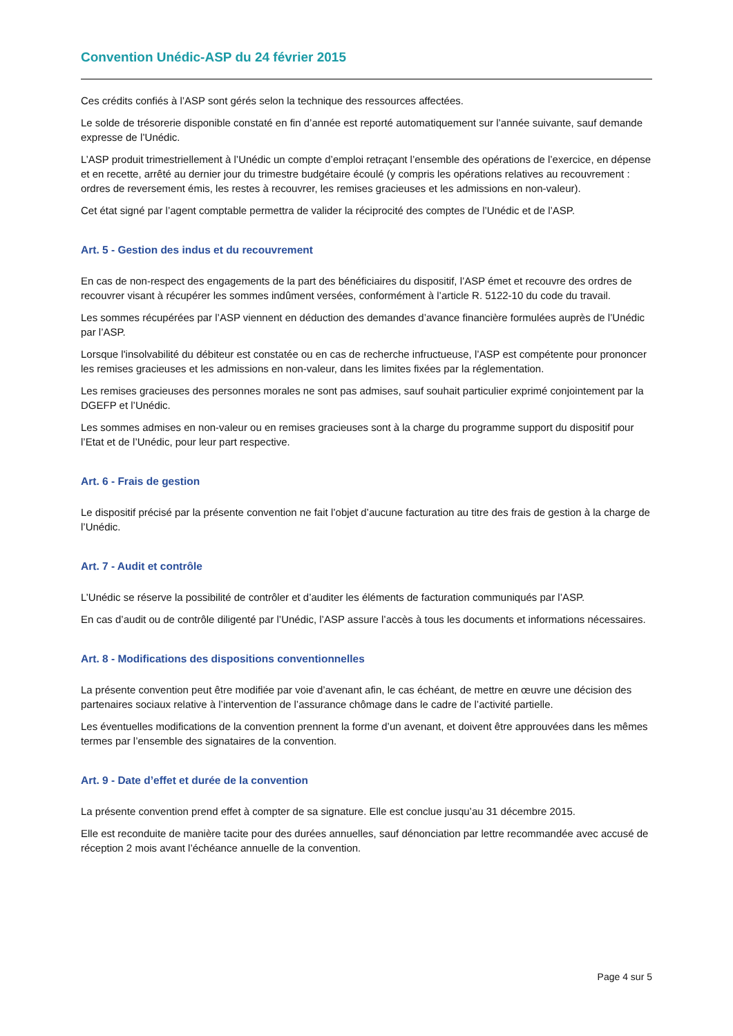Convention Unédic-ASP du 24 février 2015
Ces crédits confiés à l’ASP sont gérés selon la technique des ressources affectées.
Le solde de trésorerie disponible constaté en fin d’année est reporté automatiquement sur l’année suivante, sauf demande expresse de l’Unédic.
L’ASP produit trimestriellement à l’Unédic un compte d’emploi retraçant l’ensemble des opérations de l’exercice, en dépense et en recette, arrêté au dernier jour du trimestre budgétaire écoulé (y compris les opérations relatives au recouvrement : ordres de reversement émis, les restes à recouvrer, les remises gracieuses et les admissions en non-valeur).
Cet état signé par l’agent comptable permettra de valider la réciprocité des comptes de l’Unédic et de l’ASP.
Art. 5 - Gestion des indus et du recouvrement
En cas de non-respect des engagements de la part des bénéficiaires du dispositif, l’ASP émet et recouvre des ordres de recouvrer visant à récupérer les sommes indûment versées, conformément à l’article R. 5122-10 du code du travail.
Les sommes récupérées par l’ASP viennent en déduction des demandes d’avance financière formulées auprès de l’Unédic par l’ASP.
Lorsque l'insolvabilité du débiteur est constatée ou en cas de recherche infructueuse, l’ASP est compétente pour prononcer les remises gracieuses et les admissions en non-valeur, dans les limites fixées par la réglementation.
Les remises gracieuses des personnes morales ne sont pas admises, sauf souhait particulier exprimé conjointement par la DGEFP et l’Unédic.
Les sommes admises en non-valeur ou en remises gracieuses sont à la charge du programme support du dispositif pour l’Etat et de l’Unédic, pour leur part respective.
Art. 6 - Frais de gestion
Le dispositif précisé par la présente convention ne fait l’objet d’aucune facturation au titre des frais de gestion à la charge de l’Unédic.
Art. 7 - Audit et contrôle
L’Unédic se réserve la possibilité de contrôler et d’auditer les éléments de facturation communiqués par l’ASP.
En cas d’audit ou de contrôle diligenté par l’Unédic, l’ASP assure l’accès à tous les documents et informations nécessaires.
Art. 8 - Modifications des dispositions conventionnelles
La présente convention peut être modifiée par voie d’avenant afin, le cas échéant, de mettre en œuvre une décision des partenaires sociaux relative à l’intervention de l’assurance chômage dans le cadre de l’activité partielle.
Les éventuelles modifications de la convention prennent la forme d’un avenant, et doivent être approuvées dans les mêmes termes par l’ensemble des signataires de la convention.
Art. 9 - Date d’effet et durée de la convention
La présente convention prend effet à compter de sa signature. Elle est conclue jusqu’au 31 décembre 2015.
Elle est reconduite de manière tacite pour des durées annuelles, sauf dénonciation par lettre recommandée avec accusé de réception 2 mois avant l’échéance annuelle de la convention.
Page 4 sur 5